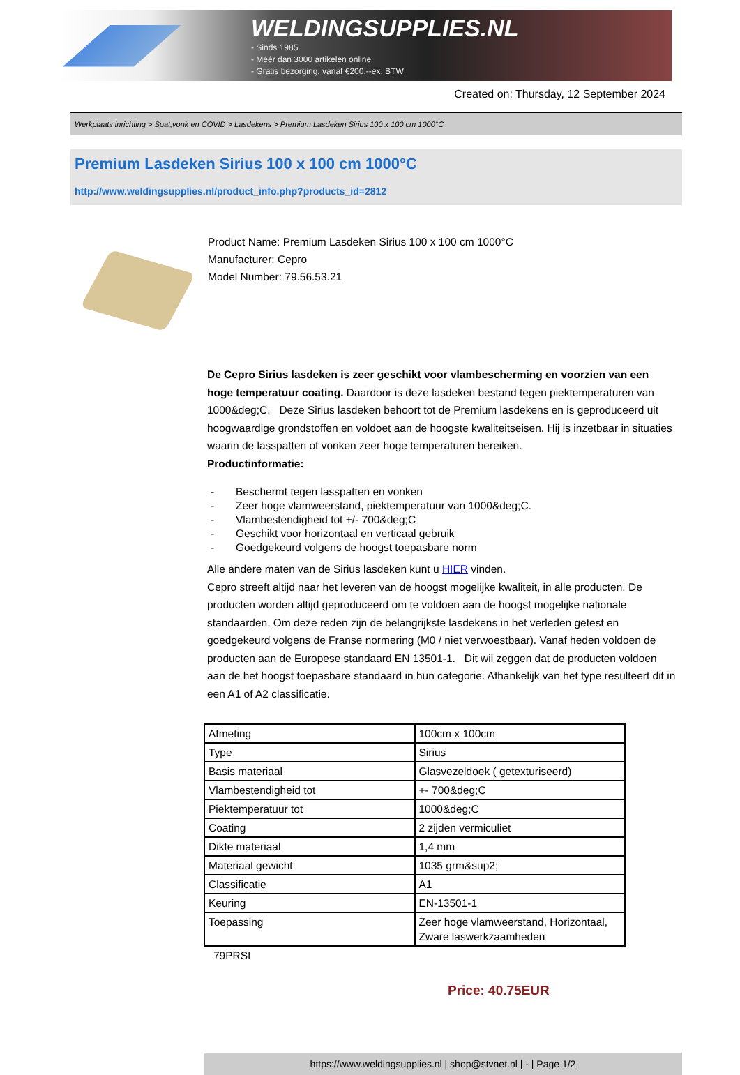WELDINGSUPPLIES.NL
- Sinds 1985
- Méér dan 3000 artikelen online
- Gratis bezorging, vanaf €200,--ex. BTW
Created on: Thursday, 12 September 2024
Werkplaats inrichting > Spat,vonk en COVID > Lasdekens > Premium Lasdeken Sirius 100 x 100 cm 1000°C
Premium Lasdeken Sirius 100 x 100 cm 1000°C
http://www.weldingsupplies.nl/product_info.php?products_id=2812
Product Name: Premium Lasdeken Sirius 100 x 100 cm 1000°C
Manufacturer: Cepro
Model Number: 79.56.53.21
De Cepro Sirius lasdeken is zeer geschikt voor vlambescherming en voorzien van een hoge temperatuur coating. Daardoor is deze lasdeken bestand tegen piektemperaturen van 1000&deg;C. Deze Sirius lasdeken behoort tot de Premium lasdekens en is geproduceerd uit hoogwaardige grondstoffen en voldoet aan de hoogste kwaliteitseisen. Hij is inzetbaar in situaties waarin de lasspatten of vonken zeer hoge temperaturen bereiken.
Productinformatie:
- Beschermt tegen lasspatten en vonken
- Zeer hoge vlamweerstand, piektemperatuur van 1000&deg;C.
- Vlambestendigheid tot +/- 700&deg;C
- Geschikt voor horizontaal en verticaal gebruik
- Goedgekeurd volgens de hoogst toepasbare norm
Alle andere maten van de Sirius lasdeken kunt u HIER vinden.
Cepro streeft altijd naar het leveren van de hoogst mogelijke kwaliteit, in alle producten. De producten worden altijd geproduceerd om te voldoen aan de hoogst mogelijke nationale standaarden. Om deze reden zijn de belangrijkste lasdekens in het verleden getest en goedgekeurd volgens de Franse normering (M0 / niet verwoestbaar). Vanaf heden voldoen de producten aan de Europese standaard EN 13501-1. Dit wil zeggen dat de producten voldoen aan de het hoogst toepasbare standaard in hun categorie. Afhankelijk van het type resulteert dit in een A1 of A2 classificatie.
| Afmeting | 100cm x 100cm |
| Type | Sirius |
| Basis materiaal | Glasvezeldoek ( getexturiseerd) |
| Vlambestendigheid tot | +- 700&deg;C |
| Piektemperatuur tot | 1000&deg;C |
| Coating | 2 zijden vermiculiet |
| Dikte materiaal | 1,4 mm |
| Materiaal gewicht | 1035 grm&sup2; |
| Classificatie | A1 |
| Keuring | EN-13501-1 |
| Toepassing | Zeer hoge vlamweerstand, Horizontaal, Zware laswerkzaamheden |
79PRSI
Price: 40.75EUR
https://www.weldingsupplies.nl | shop@stvnet.nl | - | Page 1/2